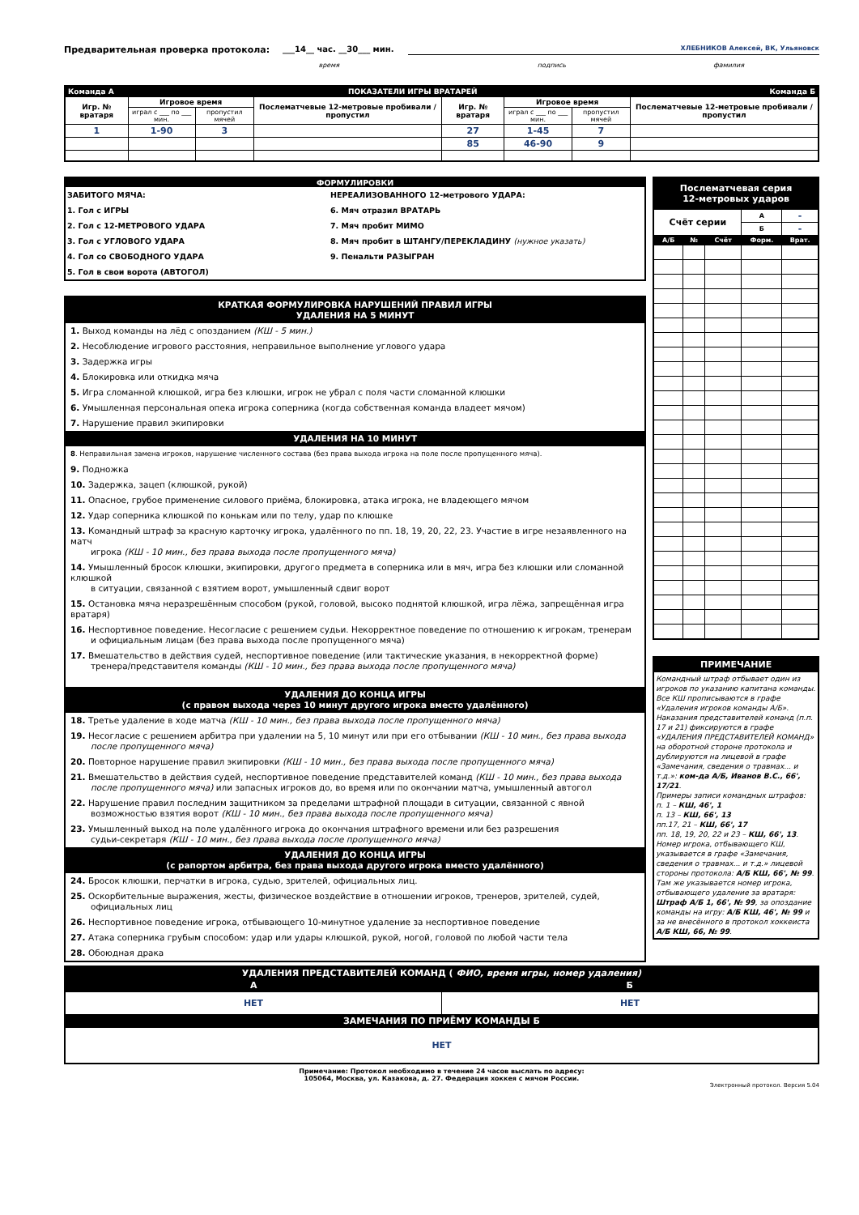Предварительная проверка протокола: ___14__ час. __30___ мин. ХЛЕБНИКОВ Алексей, ВК, Ульяновск
время подпись фамилия
| Команда А | | ПОКАЗАТЕЛИ ИГРЫ ВРАТАРЕЙ | | | | | Команда Б |
| Игр. № вратаря | Игровое время | | Послематчевые 12-метровые пробивали / пропустил | Игр. № вратаря | Игровое время | | Послематчевые 12-метровые пробивали / пропустил |
| | играл с ___ по ___ мин. | пропустил мячей | | | играл с ___ по ___ мин. | пропустил мячей | |
| 1 | 1-90 | 3 | | 27 | 1-45 | 7 | |
| | | | | 85 | 46-90 | 9 | |
ФОРМУЛИРОВКИ
ЗАБИТОГО МЯЧА:
1. Гол с ИГРЫ
2. Гол с 12-МЕТРОВОГО УДАРА
3. Гол с УГЛОВОГО УДАРА
4. Гол со СВОБОДНОГО УДАРА
5. Гол в свои ворота (АВТОГОЛ)
НЕРЕАЛИЗОВАННОГО 12-метрового УДАРА:
6. Мяч отразил ВРАТАРЬ
7. Мяч пробит МИМО
8. Мяч пробит в ШТАНГУ/ПЕРЕКЛАДИНУ (нужное указать)
9. Пенальти РАЗЫГРАН
КРАТКАЯ ФОРМУЛИРОВКА НАРУШЕНИЙ ПРАВИЛ ИГРЫ
УДАЛЕНИЯ НА 5 МИНУТ
1. Выход команды на лёд с опозданием (КШ - 5 мин.)
2. Несоблюдение игрового расстояния, неправильное выполнение углового удара
3. Задержка игры
4. Блокировка или откидка мяча
5. Игра сломанной клюшкой, игра без клюшки, игрок не убрал с поля части сломанной клюшки
6. Умышленная персональная опека игрока соперника (когда собственная команда владеет мячом)
7. Нарушение правил экипировки
УДАЛЕНИЯ НА 10 МИНУТ
8. Неправильная замена игроков, нарушение численного состава (без права выхода игрока на поле после пропущенного мяча).
9. Подножка
10. Задержка, зацеп (клюшкой, рукой)
11. Опасное, грубое применение силового приёма, блокировка, атака игрока, не владеющего мячом
12. Удар соперника клюшкой по конькам или по телу, удар по клюшке
13. Командный штраф за красную карточку игрока, удалённого по пп. 18, 19, 20, 22, 23. Участие в игре незаявленного на матч
игрока (КШ - 10 мин., без права выхода после пропущенного мяча)
14. Умышленный бросок клюшки, экипировки, другого предмета в соперника или в мяч, игра без клюшки или сломанной клюшкой
в ситуации, связанной с взятием ворот, умышленный сдвиг ворот
15. Остановка мяча неразрешённым способом (рукой, головой, высоко поднятой клюшкой, игра лёжа, запрещённая игра вратаря)
16. Неспортивное поведение. Несогласие с решением судьи. Некорректное поведение по отношению к игрокам, тренерам
и официальным лицам (без права выхода после пропущенного мяча)
17. Вмешательство в действия судей, неспортивное поведение (или тактические указания, в некорректной форме)
тренера/представителя команды (КШ - 10 мин., без права выхода после пропущенного мяча)
УДАЛЕНИЯ ДО КОНЦА ИГРЫ
(с правом выхода через 10 минут другого игрока вместо удалённого)
18. Третье удаление в ходе матча (КШ - 10 мин., без права выхода после пропущенного мяча)
19. Несогласие с решением арбитра при удалении на 5, 10 минут или при его отбывании (КШ - 10 мин., без права выхода
после пропущенного мяча)
20. Повторное нарушение правил экипировки (КШ - 10 мин., без права выхода после пропущенного мяча)
21. Вмешательство в действия судей, неспортивное поведение представителей команд (КШ - 10 мин., без права выхода
после пропущенного мяча) или запасных игроков до, во время или по окончании матча, умышленный автогол
22. Нарушение правил последним защитником за пределами штрафной площади в ситуации, связанной с явной
возможностью взятия ворот (КШ - 10 мин., без права выхода после пропущенного мяча)
23. Умышленный выход на поле удалённого игрока до окончания штрафного времени или без разрешения
судьи-секретаря (КШ - 10 мин., без права выхода после пропущенного мяча)
УДАЛЕНИЯ ДО КОНЦА ИГРЫ
(с рапортом арбитра, без права выхода другого игрока вместо удалённого)
24. Бросок клюшки, перчатки в игрока, судью, зрителей, официальных лиц.
25. Оскорбительные выражения, жесты, физическое воздействие в отношении игроков, тренеров, зрителей, судей,
официальных лиц
26. Неспортивное поведение игрока, отбывающего 10-минутное удаление за неспортивное поведение
27. Атака соперника грубым способом: удар или удары клюшкой, рукой, ногой, головой по любой части тела
28. Обоюдная драка
| Послематчевая серия 12-метровых ударов | | | | |
| Счёт серии | | | А | - |
| | | | Б | - |
| А/Б | № | Счёт | Форм. | Врат. |
ПРИМЕЧАНИЕ
Командный штраф отбывает один из игроков по указанию капитана команды. Все КШ прописываются в графе «Удаления игроков команды А/Б». Наказания представителей команд (п.п. 17 и 21) фиксируются в графе «УДАЛЕНИЯ ПРЕДСТАВИТЕЛЕЙ КОМАНД» на оборотной стороне протокола и дублируются на лицевой в графе «Замечания, сведения о травмах... и т.д.»: ком-да А/Б, Иванов В.С., 66', 17/21.
Примеры записи командных штрафов:
п. 1 – КШ, 46', 1
п. 13 – КШ, 66', 13
пп.17, 21 – КШ, 66', 17
пп. 18, 19, 20, 22 и 23 – КШ, 66', 13.
Номер игрока, отбывающего КШ, указывается в графе «Замечания, сведения о травмах... и т.д.» лицевой стороны протокола: А/Б КШ, 66', № 99. Там же указывается номер игрока, отбывающего удаление за вратаря: Штраф А/Б 1, 66', № 99, за опоздание команды на игру: А/Б КШ, 46', № 99 и за не внесённого в протокол хоккеиста А/Б КШ, 66, № 99.
| УДАЛЕНИЯ ПРЕДСТАВИТЕЛЕЙ КОМАНД ( ФИО, время игры, номер удаления) | |
| А | Б |
| НЕТ | НЕТ |
| ЗАМЕЧАНИЯ ПО ПРИЁМУ КОМАНДЫ Б | |
| НЕТ | |
Примечание: Протокол необходимо в течение 24 часов выслать по адресу:
105064, Москва, ул. Казакова, д. 27. Федерация хоккея с мячом России.
Электронный протокол. Версия 5.04